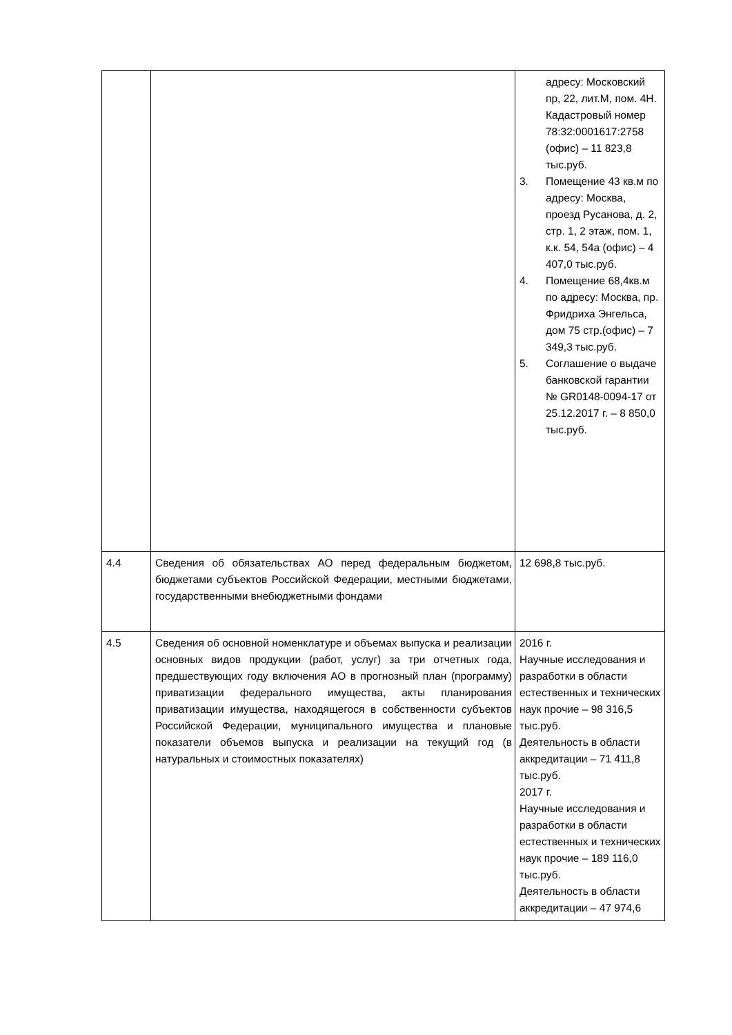| | | адресу: Московский пр, 22, лит.М, пом. 4Н. Кадастровый номер 78:32:0001617:2758 (офис) – 11 823,8 тыс.руб. 3. Помещение 43 кв.м по адресу: Москва, проезд Русанова, д. 2, стр. 1, 2 этаж, пом. 1, к.к. 54, 54а (офис) – 4 407,0 тыс.руб. 4. Помещение 68,4кв.м по адресу: Москва, пр. Фридриха Энгельса, дом 75 стр.(офис) – 7 349,3 тыс.руб. 5. Соглашение о выдаче банковской гарантии № GR0148-0094-17 от 25.12.2017 г. – 8 850,0 тыс.руб. |
| 4.4 | Сведения об обязательствах АО перед федеральным бюджетом, бюджетами субъектов Российской Федерации, местными бюджетами, государственными внебюджетными фондами | 12 698,8 тыс.руб. |
| 4.5 | Сведения об основной номенклатуре и объемах выпуска и реализации основных видов продукции (работ, услуг) за три отчетных года, предшествующих году включения АО в прогнозный план (программу) приватизации федерального имущества, акты планирования приватизации имущества, находящегося в собственности субъектов Российской Федерации, муниципального имущества и плановые показатели объемов выпуска и реализации на текущий год (в натуральных и стоимостных показателях) | 2016 г. Научные исследования и разработки в области естественных и технических наук прочие – 98 316,5 тыс.руб. Деятельность в области аккредитации – 71 411,8 тыс.руб. 2017 г. Научные исследования и разработки в области естественных и технических наук прочие – 189 116,0 тыс.руб. Деятельность в области аккредитации – 47 974,6 |